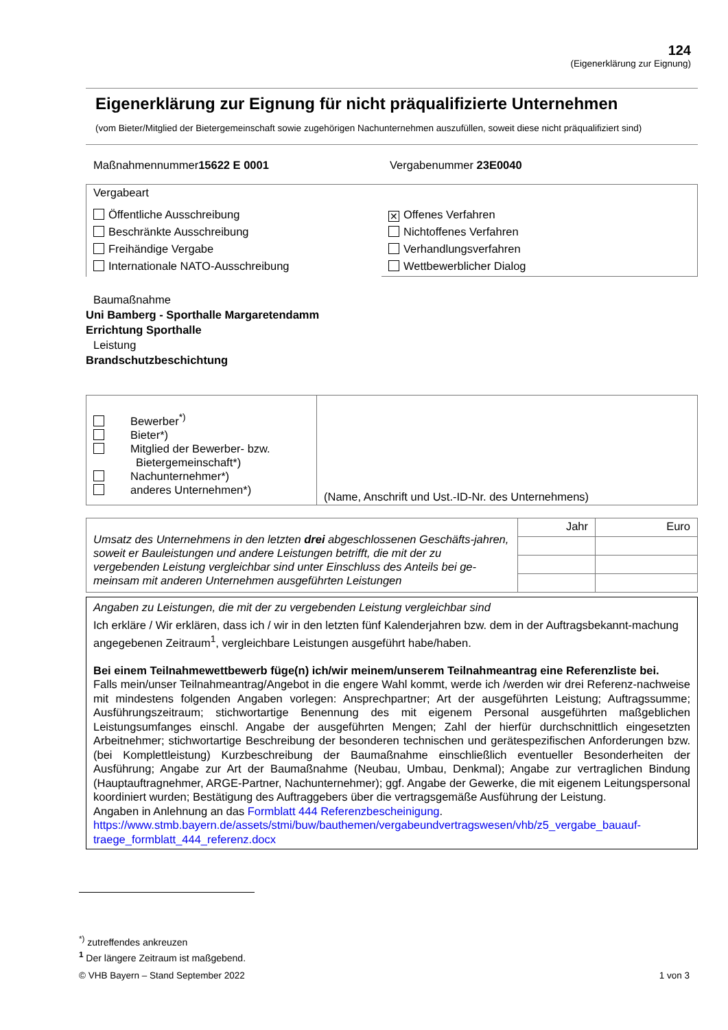124
(Eigenerklärung zur Eignung)
Eigenerklärung zur Eignung für nicht präqualifizierte Unternehmen
(vom Bieter/Mitglied der Bietergemeinschaft sowie zugehörigen Nachunternehmen auszufüllen, soweit diese nicht präqualifiziert sind)
Maßnahmennummer15622 E 0001 Vergabenummer 23E0040
| Vergabeart | |
| Öffentliche Ausschreibung Beschränkte Ausschreibung Freihändige Vergabe Internationale NATO-Ausschreibung | ✕ Offenes Verfahren Nichtoffenes Verfahren Verhandlungsverfahren Wettbewerblicher Dialog |
Baumaßnahme
Uni Bamberg - Sporthalle Margaretendamm
Errichtung Sporthalle
Leistung
Brandschutzbeschichtung
| Bewerber<sup>*)</sup> Bieter*) Mitglied der Bewerber- bzw. Bietergemeinschaft*) Nachunternehmer*) anderes Unternehmen*) | (Name, Anschrift und Ust.-ID-Nr. des Unternehmens) |
| Umsatz des Unternehmens in den letzten drei abgeschlossenen Geschäfts-jahren, soweit er Bauleistungen und andere Leistungen betrifft, die mit der zu vergebenden Leistung vergleichbar sind unter Einschluss des Anteils bei ge-meinsam mit anderen Unternehmen ausgeführten Leistungen | Jahr | Euro |
Angaben zu Leistungen, die mit der zu vergebenden Leistung vergleichbar sind
Ich erkläre / Wir erklären, dass ich / wir in den letzten fünf Kalenderjahren bzw. dem in der Auftragsbekannt-machung angegebenen Zeitraum<sup>1</sup>, vergleichbare Leistungen ausgeführt habe/haben.
Bei einem Teilnahmewettbewerb füge(n) ich/wir meinem/unserem Teilnahmeantrag eine Referenzliste bei.
Falls mein/unser Teilnahmeantrag/Angebot in die engere Wahl kommt, werde ich /werden wir drei Referenz-nachweise mit mindestens folgenden Angaben vorlegen: Ansprechpartner; Art der ausgeführten Leistung; Auftragssumme; Ausführungszeitraum; stichwortartige Benennung des mit eigenem Personal ausgeführten maßgeblichen Leistungsumfanges einschl. Angabe der ausgeführten Mengen; Zahl der hierfür durchschnittlich eingesetzten Arbeitnehmer; stichwortartige Beschreibung der besonderen technischen und gerätespezifischen Anforderungen bzw. (bei Komplettleistung) Kurzbeschreibung der Baumaßnahme einschließlich eventueller Besonderheiten der Ausführung; Angabe zur Art der Baumaßnahme (Neubau, Umbau, Denkmal); Angabe zur vertraglichen Bindung (Hauptauftragnehmer, ARGE-Partner, Nachunternehmer); ggf. Angabe der Gewerke, die mit eigenem Leitungspersonal koordiniert wurden; Bestätigung des Auftraggebers über die vertragsgemäße Ausführung der Leistung.
Angaben in Anlehnung an das Formblatt 444 Referenzbescheinigung.
https://www.stmb.bayern.de/assets/stmi/buw/bauthemen/vergabeundvertragswesen/vhb/z5_vergabe_bauauf-traege_formblatt_444_referenz.docx
<sup>*)</sup> zutreffendes ankreuzen
<sup>1</sup> Der längere Zeitraum ist maßgebend.
© VHB Bayern – Stand September 2022 1 von 3